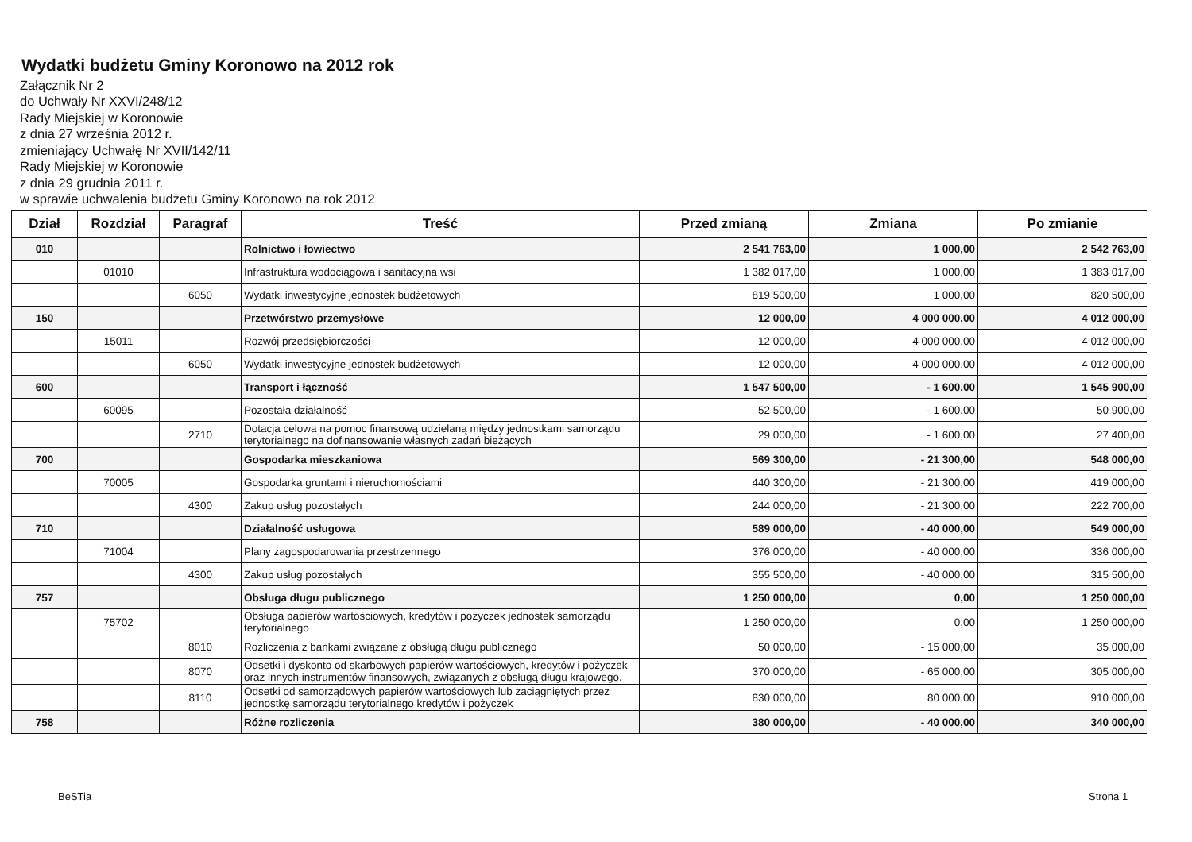Wydatki budżetu Gminy Koronowo na 2012 rok
Załącznik Nr 2
do Uchwały Nr XXVI/248/12
Rady Miejskiej w Koronowie
z dnia 27 września 2012 r.
zmieniający Uchwałę Nr XVII/142/11
Rady Miejskiej w Koronowie
z dnia 29 grudnia 2011 r.
w sprawie uchwalenia budżetu Gminy Koronowo na rok 2012
| Dział | Rozdział | Paragraf | Treść | Przed zmianą | Zmiana | Po zmianie |
| --- | --- | --- | --- | --- | --- | --- |
| 010 | | | Rolnictwo i łowiectwo | 2 541 763,00 | 1 000,00 | 2 542 763,00 |
| | 01010 | | Infrastruktura wodociągowa i sanitacyjna wsi | 1 382 017,00 | 1 000,00 | 1 383 017,00 |
| | | 6050 | Wydatki inwestycyjne jednostek budżetowych | 819 500,00 | 1 000,00 | 820 500,00 |
| 150 | | | Przetwórstwo przemysłowe | 12 000,00 | 4 000 000,00 | 4 012 000,00 |
| | 15011 | | Rozwój przedsiębiorczości | 12 000,00 | 4 000 000,00 | 4 012 000,00 |
| | | 6050 | Wydatki inwestycyjne jednostek budżetowych | 12 000,00 | 4 000 000,00 | 4 012 000,00 |
| 600 | | | Transport i łączność | 1 547 500,00 | - 1 600,00 | 1 545 900,00 |
| | 60095 | | Pozostała działalność | 52 500,00 | - 1 600,00 | 50 900,00 |
| | | 2710 | Dotacja celowa na pomoc finansową udzielaną między jednostkami samorządu terytorialnego na dofinansowanie własnych zadań bieżących | 29 000,00 | - 1 600,00 | 27 400,00 |
| 700 | | | Gospodarka mieszkaniowa | 569 300,00 | - 21 300,00 | 548 000,00 |
| | 70005 | | Gospodarka gruntami i nieruchomościami | 440 300,00 | - 21 300,00 | 419 000,00 |
| | | 4300 | Zakup usług pozostałych | 244 000,00 | - 21 300,00 | 222 700,00 |
| 710 | | | Działalność usługowa | 589 000,00 | - 40 000,00 | 549 000,00 |
| | 71004 | | Plany zagospodarowania przestrzennego | 376 000,00 | - 40 000,00 | 336 000,00 |
| | | 4300 | Zakup usług pozostałych | 355 500,00 | - 40 000,00 | 315 500,00 |
| 757 | | | Obsługa długu publicznego | 1 250 000,00 | 0,00 | 1 250 000,00 |
| | 75702 | | Obsługa papierów wartościowych, kredytów i pożyczek jednostek samorządu terytorialnego | 1 250 000,00 | 0,00 | 1 250 000,00 |
| | | 8010 | Rozliczenia z bankami związane z obsługą długu publicznego | 50 000,00 | - 15 000,00 | 35 000,00 |
| | | 8070 | Odsetki i dyskonto od skarbowych papierów wartościowych, kredytów i pożyczek oraz innych instrumentów finansowych, związanych z obsługą długu krajowego. | 370 000,00 | - 65 000,00 | 305 000,00 |
| | | 8110 | Odsetki od samorządowych papierów wartościowych lub zaciągniętych przez jednostkę samorządu terytorialnego kredytów i pożyczek | 830 000,00 | 80 000,00 | 910 000,00 |
| 758 | | | Różne rozliczenia | 380 000,00 | - 40 000,00 | 340 000,00 |
BeSTia Strona 1